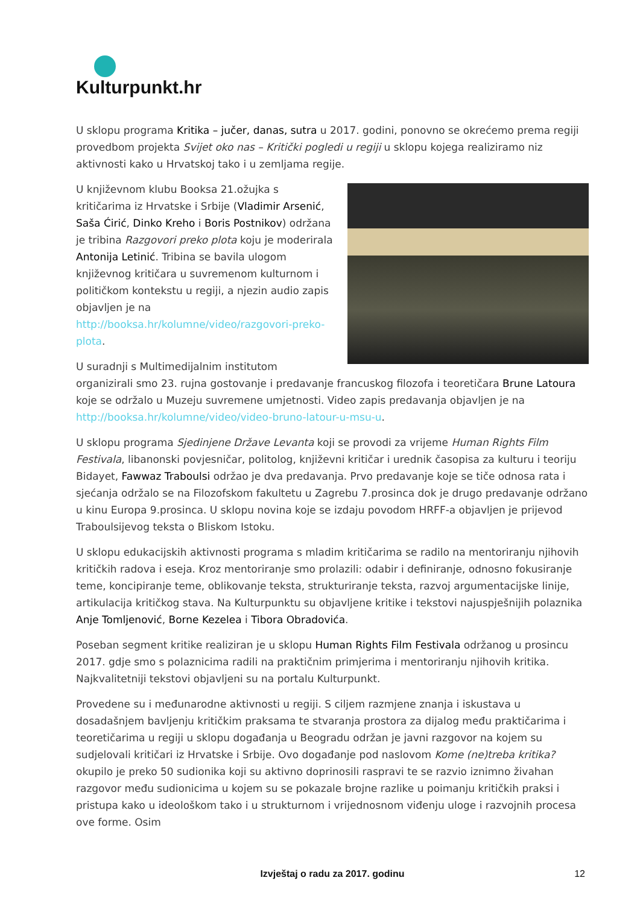Kulturpunkt.hr
U sklopu programa Kritika – jučer, danas, sutra u 2017. godini, ponovno se okrećemo prema regiji provedbom projekta Svijet oko nas – Kritički pogledi u regiji u sklopu kojega realiziramo niz aktivnosti kako u Hrvatskoj tako i u zemljama regije.
U književnom klubu Booksa 21.ožujka s kritičarima iz Hrvatske i Srbije (Vladimir Arsenić, Saša Ćirić, Dinko Kreho i Boris Postnikov) održana je tribina Razgovori preko plota koju je moderirala Antonija Letinić. Tribina se bavila ulogom književnog kritičara u suvremenom kulturnom i političkom kontekstu u regiji, a njezin audio zapis objavljen je na http://booksa.hr/kolumne/video/razgovori-preko-plota.
U suradnji s Multimedijalnim institutom organizirali smo 23. rujna gostovanje i predavanje francuskog filozofa i teoretičara Brune Latoura koje se održalo u Muzeju suvremene umjetnosti. Video zapis predavanja objavljen je na http://booksa.hr/kolumne/video/video-bruno-latour-u-msu-u.
U sklopu programa Sjedinjene Države Levanta koji se provodi za vrijeme Human Rights Film Festivala, libanonski povjesničar, politolog, književni kritičar i urednik časopisa za kulturu i teoriju Bidayet, Fawwaz Traboulsi održao je dva predavanja. Prvo predavanje koje se tiče odnosa rata i sjećanja održalo se na Filozofskom fakultetu u Zagrebu 7.prosinca dok je drugo predavanje održano u kinu Europa 9.prosinca. U sklopu novina koje se izdaju povodom HRFF-a objavljen je prijevod Traboulsijevog teksta o Bliskom Istoku.
U sklopu edukacijskih aktivnosti programa s mladim kritičarima se radilo na mentoriranju njihovih kritičkih radova i eseja. Kroz mentoriranje smo prolazili: odabir i definiranje, odnosno fokusiranje teme, koncipiranje teme, oblikovanje teksta, strukturiranje teksta, razvoj argumentacijske linije, artikulacija kritičkog stava. Na Kulturpunktu su objavljene kritike i tekstovi najuspješnijih polaznika Anje Tomljenović, Borne Kezelea i Tibora Obradovića.
Poseban segment kritike realiziran je u sklopu Human Rights Film Festivala održanog u prosincu 2017. gdje smo s polaznicima radili na praktičnim primjerima i mentoriranju njihovih kritika. Najkvalitetniji tekstovi objavljeni su na portalu Kulturpunkt.
Provedene su i međunarodne aktivnosti u regiji. S ciljem razmjene znanja i iskustava u dosadašnjem bavljenju kritičkim praksama te stvaranja prostora za dijalog među praktičarima i teoretičarima u regiji u sklopu događanja u Beogradu održan je javni razgovor na kojem su sudjelovali kritičari iz Hrvatske i Srbije. Ovo događanje pod naslovom Kome (ne)treba kritika? okupilo je preko 50 sudionika koji su aktivno doprinosili raspravi te se razvio iznimno živahan razgovor među sudionicima u kojem su se pokazale brojne razlike u poimanju kritičkih praksi i pristupa kako u ideološkom tako i u strukturnom i vrijednosnom viđenju uloge i razvojnih procesa ove forme. Osim
Izvještaj o radu za 2017. godinu
12